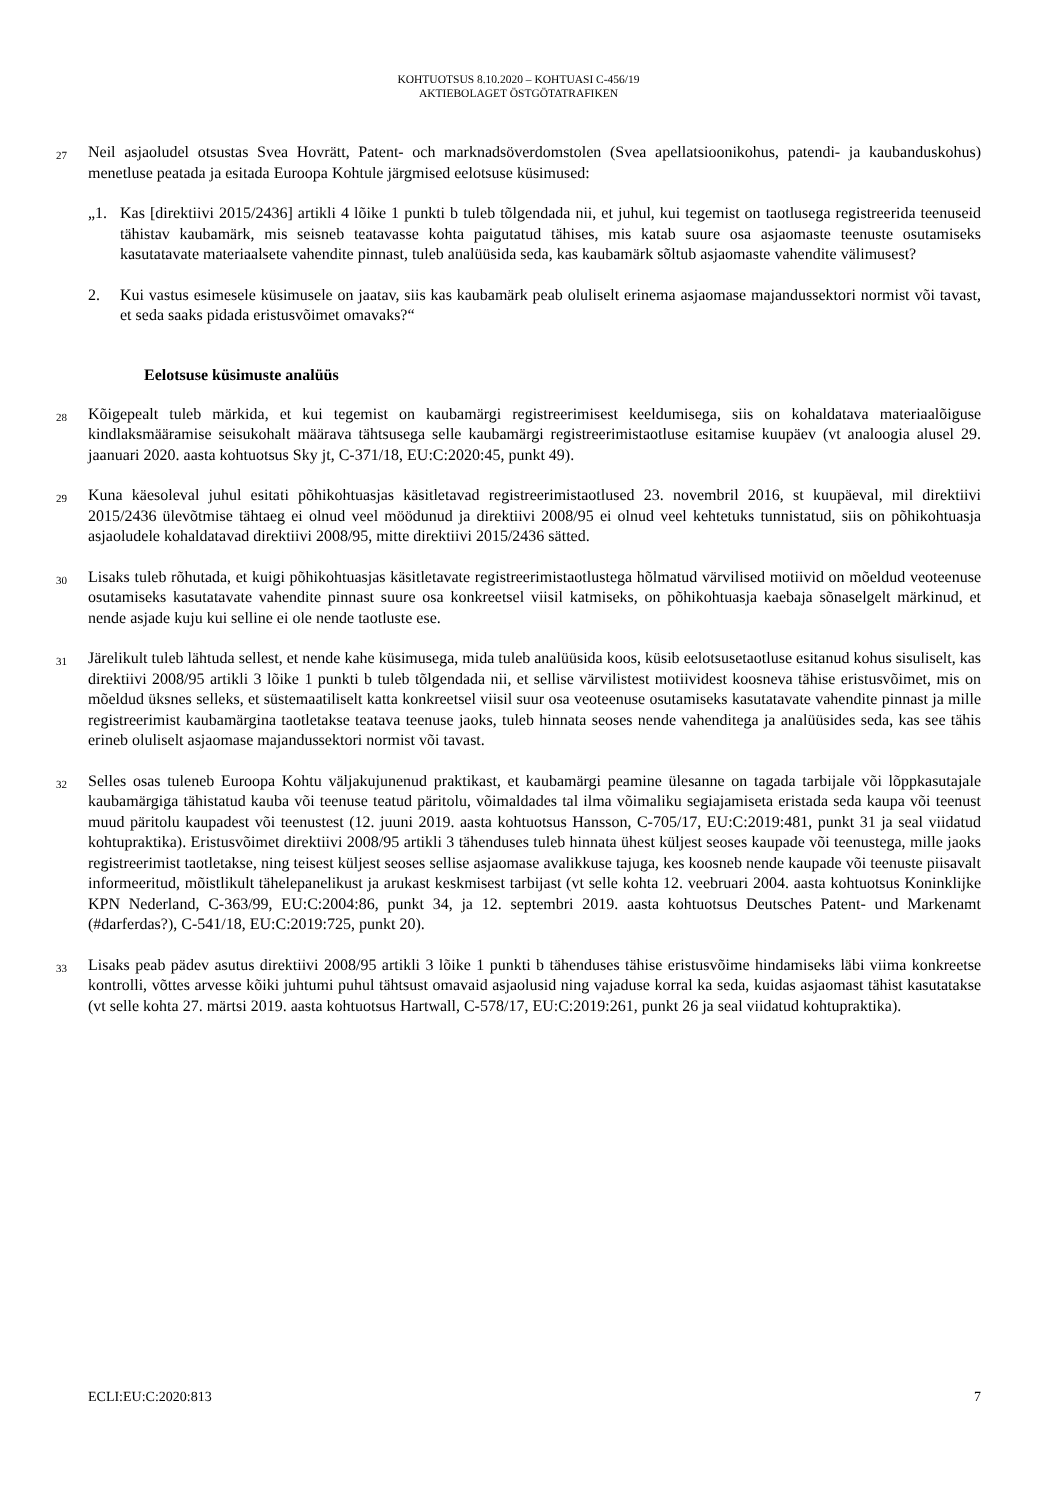KOHTUOTSUS 8.10.2020 – KOHTUASI C-456/19
AKTIEBOLAGET ÖSTGÖTATRAFIKEN
27
Neil asjaoludel otsustas Svea Hovrätt, Patent- och marknadsöverdomstolen (Svea apellatsioonikohus, patendi- ja kaubanduskohus) menetluse peatada ja esitada Euroopa Kohtule järgmised eelotsuse küsimused:
„1. Kas [direktiivi 2015/2436] artikli 4 lõike 1 punkti b tuleb tõlgendada nii, et juhul, kui tegemist on taotlusega registreerida teenuseid tähistav kaubamärk, mis seisneb teatavasse kohta paigutatud tähises, mis katab suure osa asjaomaste teenuste osutamiseks kasutatavate materiaalsete vahendite pinnast, tuleb analüüsida seda, kas kaubamärk sõltub asjaomaste vahendite välimusest?
2. Kui vastus esimesele küsimusele on jaatav, siis kas kaubamärk peab oluliselt erinema asjaomase majandussektori normist või tavast, et seda saaks pidada eristusvõimet omavaks?“
Eelotsuse küsimuste analüüs
28
Kõigepealt tuleb märkida, et kui tegemist on kaubamärgi registreerimisest keeldumisega, siis on kohaldatava materiaalõiguse kindlaksmääramise seisukohalt määrava tähtsusega selle kaubamärgi registreerimistaotluse esitamise kuupäev (vt analoogia alusel 29. jaanuari 2020. aasta kohtuotsus Sky jt, C-371/18, EU:C:2020:45, punkt 49).
29
Kuna käesoleval juhul esitati põhikohtuasjas käsitletavad registreerimistaotlused 23. novembril 2016, st kuupäeval, mil direktiivi 2015/2436 ülevõtmise tähtaeg ei olnud veel möödunud ja direktiivi 2008/95 ei olnud veel kehtetuks tunnistatud, siis on põhikohtuasja asjaoludele kohaldatavad direktiivi 2008/95, mitte direktiivi 2015/2436 sätted.
30
Lisaks tuleb rõhutada, et kuigi põhikohtuasjas käsitletavate registreerimistaotlustega hõlmatud värvilised motiivid on mõeldud veoteenuse osutamiseks kasutatavate vahendite pinnast suure osa konkreetsel viisil katmiseks, on põhikohtuasja kaebaja sõnaselgelt märkinud, et nende asjade kuju kui selline ei ole nende taotluste ese.
31
Järelikult tuleb lähtuda sellest, et nende kahe küsimusega, mida tuleb analüüsida koos, küsib eelotsusetaotluse esitanud kohus sisuliselt, kas direktiivi 2008/95 artikli 3 lõike 1 punkti b tuleb tõlgendada nii, et sellise värvilistest motiividest koosneva tähise eristusvõimet, mis on mõeldud üksnes selleks, et süstemaatiliselt katta konkreetsel viisil suur osa veoteenuse osutamiseks kasutatavate vahendite pinnast ja mille registreerimist kaubamärgina taotletakse teatava teenuse jaoks, tuleb hinnata seoses nende vahenditega ja analüüsides seda, kas see tähis erineb oluliselt asjaomase majandussektori normist või tavast.
32
Selles osas tuleneb Euroopa Kohtu väljakujunenud praktikast, et kaubamärgi peamine ülesanne on tagada tarbijale või lõppkasutajale kaubamärgiga tähistatud kauba või teenuse teatud päritolu, võimaldades tal ilma võimaliku segiajamiseta eristada seda kaupa või teenust muud päritolu kaupadest või teenustest (12. juuni 2019. aasta kohtuotsus Hansson, C-705/17, EU:C:2019:481, punkt 31 ja seal viidatud kohtupraktika). Eristusvõimet direktiivi 2008/95 artikli 3 tähenduses tuleb hinnata ühest küljest seoses kaupade või teenustega, mille jaoks registreerimist taotletakse, ning teisest küljest seoses sellise asjaomase avalikkuse tajuga, kes koosneb nende kaupade või teenuste piisavalt informeeritud, mõistlikult tähelepanelikust ja arukast keskmisest tarbijast (vt selle kohta 12. veebruari 2004. aasta kohtuotsus Koninklijke KPN Nederland, C-363/99, EU:C:2004:86, punkt 34, ja 12. septembri 2019. aasta kohtuotsus Deutsches Patent- und Markenamt (#darferdas?), C-541/18, EU:C:2019:725, punkt 20).
33
Lisaks peab pädev asutus direktiivi 2008/95 artikli 3 lõike 1 punkti b tähenduses tähise eristusvõime hindamiseks läbi viima konkreetse kontrolli, võttes arvesse kõiki juhtumi puhul tähtsust omavaid asjaolusid ning vajaduse korral ka seda, kuidas asjaomast tähist kasutatakse (vt selle kohta 27. märtsi 2019. aasta kohtuotsus Hartwall, C-578/17, EU:C:2019:261, punkt 26 ja seal viidatud kohtupraktika).
ECLI:EU:C:2020:813 7